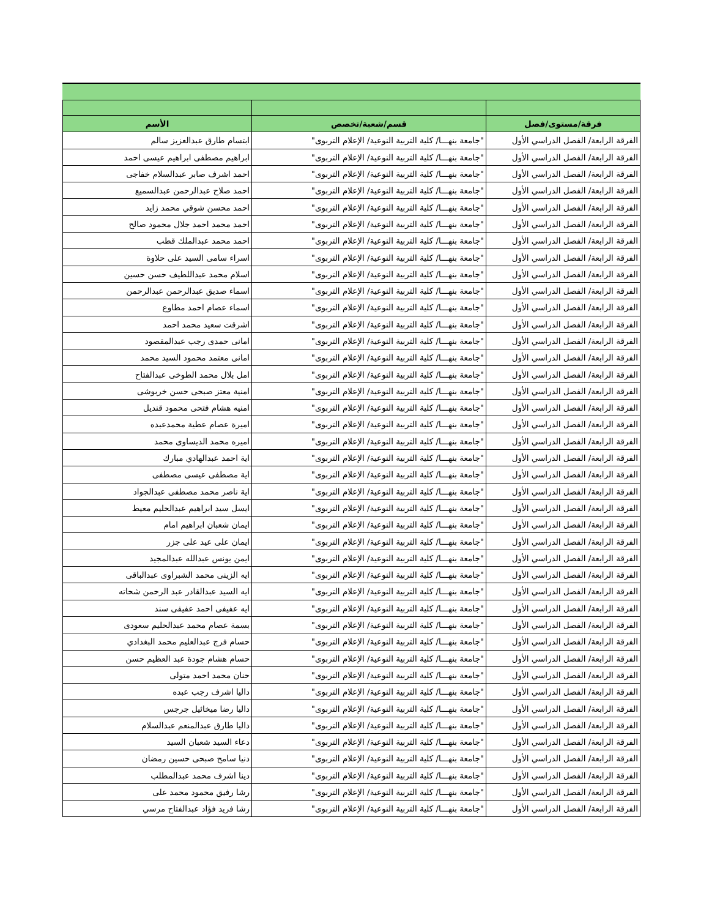| فرقة/مستوى/فصل | قسم/شعبة/تخصص | الأسم |
| --- | --- | --- |
| الفرقة الرابعة/ الفصل الدراسي الأول | "جامعة بنهـــا/ كلية التربية النوعية/ الإعلام التربوى" | ابتسام طارق عبدالعزيز سالم |
| الفرقة الرابعة/ الفصل الدراسي الأول | "جامعة بنهـــا/ كلية التربية النوعية/ الإعلام التربوى" | ابراهيم مصطفى ابراهيم عيسى احمد |
| الفرقة الرابعة/ الفصل الدراسي الأول | "جامعة بنهـــا/ كلية التربية النوعية/ الإعلام التربوى" | احمد اشرف صابر عبدالسلام خفاجى |
| الفرقة الرابعة/ الفصل الدراسي الأول | "جامعة بنهـــا/ كلية التربية النوعية/ الإعلام التربوى" | احمد صلاح عبدالرحمن عبدالسميع |
| الفرقة الرابعة/ الفصل الدراسي الأول | "جامعة بنهـــا/ كلية التربية النوعية/ الإعلام التربوى" | احمد محسن شوقي محمد زايد |
| الفرقة الرابعة/ الفصل الدراسي الأول | "جامعة بنهـــا/ كلية التربية النوعية/ الإعلام التربوى" | احمد محمد احمد جلال محمود صالح |
| الفرقة الرابعة/ الفصل الدراسي الأول | "جامعة بنهـــا/ كلية التربية النوعية/ الإعلام التربوى" | احمد محمد عبدالملك قطب |
| الفرقة الرابعة/ الفصل الدراسي الأول | "جامعة بنهـــا/ كلية التربية النوعية/ الإعلام التربوى" | اسراء سامى السيد على حلاوة |
| الفرقة الرابعة/ الفصل الدراسي الأول | "جامعة بنهـــا/ كلية التربية النوعية/ الإعلام التربوى" | اسلام محمد عبداللطيف حسن حسين |
| الفرقة الرابعة/ الفصل الدراسي الأول | "جامعة بنهـــا/ كلية التربية النوعية/ الإعلام التربوى" | اسماء صديق عبدالرحمن عبدالرحمن |
| الفرقة الرابعة/ الفصل الدراسي الأول | "جامعة بنهـــا/ كلية التربية النوعية/ الإعلام التربوى" | اسماء عصام احمد مطاوع |
| الفرقة الرابعة/ الفصل الدراسي الأول | "جامعة بنهـــا/ كلية التربية النوعية/ الإعلام التربوى" | اشرقت سعيد محمد احمد |
| الفرقة الرابعة/ الفصل الدراسي الأول | "جامعة بنهـــا/ كلية التربية النوعية/ الإعلام التربوى" | امانى حمدى رجب عبدالمقصود |
| الفرقة الرابعة/ الفصل الدراسي الأول | "جامعة بنهـــا/ كلية التربية النوعية/ الإعلام التربوى" | امانى معتمد محمود السيد محمد |
| الفرقة الرابعة/ الفصل الدراسي الأول | "جامعة بنهـــا/ كلية التربية النوعية/ الإعلام التربوى" | امل بلال محمد الطوخى عبدالفتاح |
| الفرقة الرابعة/ الفصل الدراسي الأول | "جامعة بنهـــا/ كلية التربية النوعية/ الإعلام التربوى" | امنية معتز صبحى حسن خربوشى |
| الفرقة الرابعة/ الفصل الدراسي الأول | "جامعة بنهـــا/ كلية التربية النوعية/ الإعلام التربوى" | امنيه هشام فتحى محمود قنديل |
| الفرقة الرابعة/ الفصل الدراسي الأول | "جامعة بنهـــا/ كلية التربية النوعية/ الإعلام التربوى" | اميرة عصام عطية محمدعبده |
| الفرقة الرابعة/ الفصل الدراسي الأول | "جامعة بنهـــا/ كلية التربية النوعية/ الإعلام التربوى" | اميره محمد الديساوى محمد |
| الفرقة الرابعة/ الفصل الدراسي الأول | "جامعة بنهـــا/ كلية التربية النوعية/ الإعلام التربوى" | اية احمد عبدالهادي مبارك |
| الفرقة الرابعة/ الفصل الدراسي الأول | "جامعة بنهـــا/ كلية التربية النوعية/ الإعلام التربوى" | اية مصطفى عيسى مصطفى |
| الفرقة الرابعة/ الفصل الدراسي الأول | "جامعة بنهـــا/ كلية التربية النوعية/ الإعلام التربوى" | اية ناصر محمد مصطفى عبدالجواد |
| الفرقة الرابعة/ الفصل الدراسي الأول | "جامعة بنهـــا/ كلية التربية النوعية/ الإعلام التربوى" | ايسل سيد ابراهيم عبدالحليم معيط |
| الفرقة الرابعة/ الفصل الدراسي الأول | "جامعة بنهـــا/ كلية التربية النوعية/ الإعلام التربوى" | ايمان شعبان ابراهيم امام |
| الفرقة الرابعة/ الفصل الدراسي الأول | "جامعة بنهـــا/ كلية التربية النوعية/ الإعلام التربوى" | ايمان على عيد على جزر |
| الفرقة الرابعة/ الفصل الدراسي الأول | "جامعة بنهـــا/ كلية التربية النوعية/ الإعلام التربوى" | ايمن يونس عبدالله عبدالمجيد |
| الفرقة الرابعة/ الفصل الدراسي الأول | "جامعة بنهـــا/ كلية التربية النوعية/ الإعلام التربوى" | ايه الزينى محمد الشبراوى عبدالباقى |
| الفرقة الرابعة/ الفصل الدراسي الأول | "جامعة بنهـــا/ كلية التربية النوعية/ الإعلام التربوى" | ايه السيد عبدالقادر عبد الرحمن شحاته |
| الفرقة الرابعة/ الفصل الدراسي الأول | "جامعة بنهـــا/ كلية التربية النوعية/ الإعلام التربوى" | ايه عفيفى احمد عفيفى سند |
| الفرقة الرابعة/ الفصل الدراسي الأول | "جامعة بنهـــا/ كلية التربية النوعية/ الإعلام التربوى" | بسمة عصام محمد عبدالحليم سعودى |
| الفرقة الرابعة/ الفصل الدراسي الأول | "جامعة بنهـــا/ كلية التربية النوعية/ الإعلام التربوى" | حسام فرج عبدالعليم محمد البغدادي |
| الفرقة الرابعة/ الفصل الدراسي الأول | "جامعة بنهـــا/ كلية التربية النوعية/ الإعلام التربوى" | حسام هشام جودة عبد العظيم حسن |
| الفرقة الرابعة/ الفصل الدراسي الأول | "جامعة بنهـــا/ كلية التربية النوعية/ الإعلام التربوى" | حنان محمد احمد متولى |
| الفرقة الرابعة/ الفصل الدراسي الأول | "جامعة بنهـــا/ كلية التربية النوعية/ الإعلام التربوى" | داليا اشرف رجب عبده |
| الفرقة الرابعة/ الفصل الدراسي الأول | "جامعة بنهـــا/ كلية التربية النوعية/ الإعلام التربوى" | داليا رضا ميخائيل جرجس |
| الفرقة الرابعة/ الفصل الدراسي الأول | "جامعة بنهـــا/ كلية التربية النوعية/ الإعلام التربوى" | داليا طارق عبدالمنعم عبدالسلام |
| الفرقة الرابعة/ الفصل الدراسي الأول | "جامعة بنهـــا/ كلية التربية النوعية/ الإعلام التربوى" | دعاء السيد شعبان السيد |
| الفرقة الرابعة/ الفصل الدراسي الأول | "جامعة بنهـــا/ كلية التربية النوعية/ الإعلام التربوى" | دنيا سامح صبحى حسين رمضان |
| الفرقة الرابعة/ الفصل الدراسي الأول | "جامعة بنهـــا/ كلية التربية النوعية/ الإعلام التربوى" | دينا اشرف محمد عبدالمطلب |
| الفرقة الرابعة/ الفصل الدراسي الأول | "جامعة بنهـــا/ كلية التربية النوعية/ الإعلام التربوى" | رشا رفيق محمود محمد على |
| الفرقة الرابعة/ الفصل الدراسي الأول | "جامعة بنهـــا/ كلية التربية النوعية/ الإعلام التربوى" | رشا فريد فؤاد عبدالفتاح مرسي |